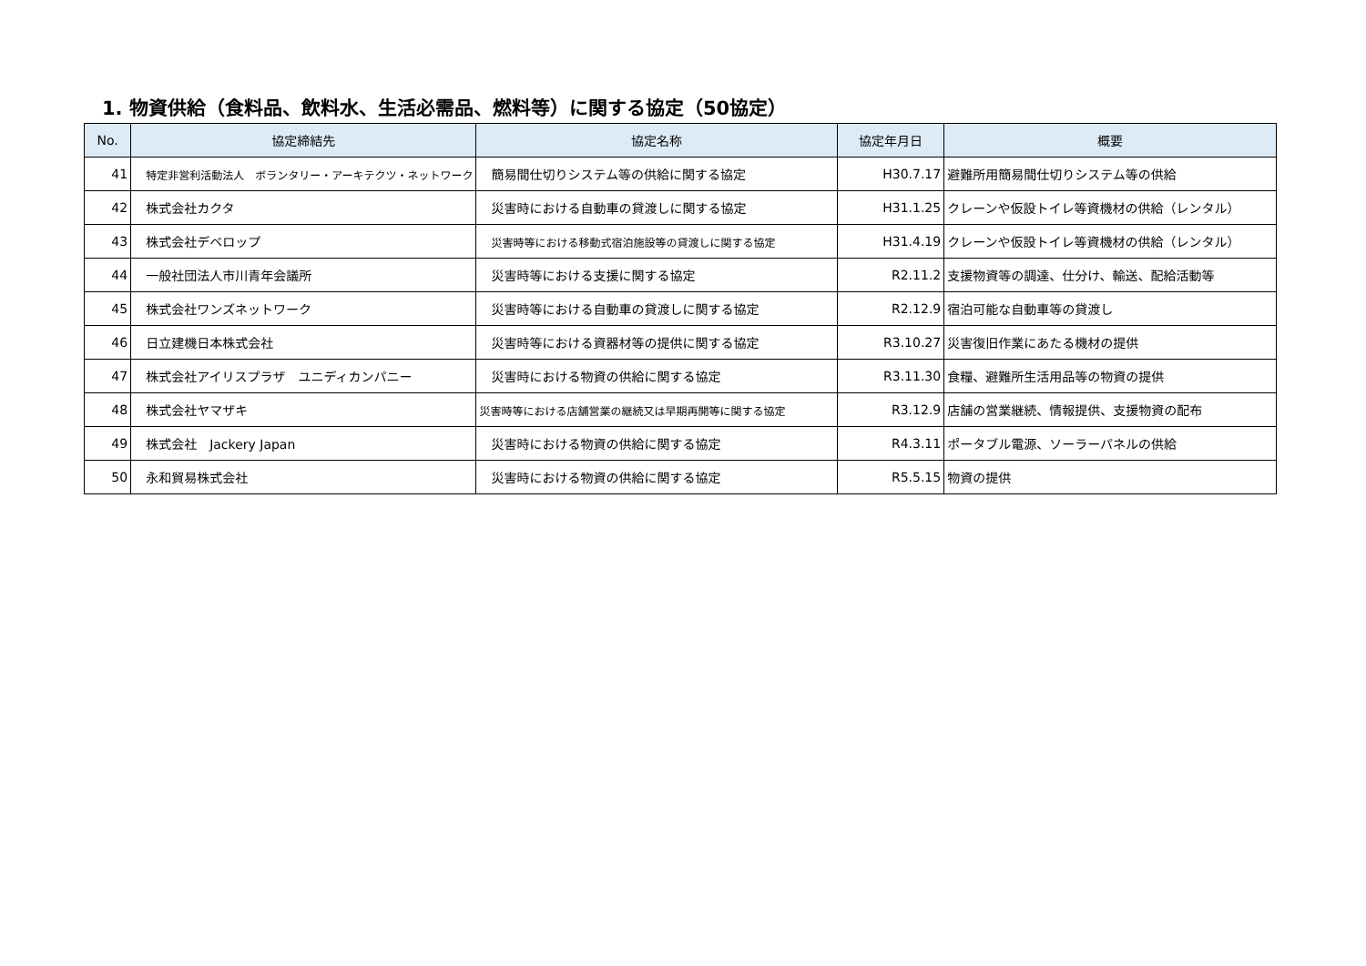1. 物資供給（食料品、飲料水、生活必需品、燃料等）に関する協定（50協定）
| No. | 協定締結先 | 協定名称 | 協定年月日 | 概要 |
| --- | --- | --- | --- | --- |
| 41 | 特定非営利活動法人 ボランタリー・アーキテクツ・ネットワーク | 簡易間仕切りシステム等の供給に関する協定 | H30.7.17 | 避難所用簡易間仕切りシステム等の供給 |
| 42 | 株式会社カクタ | 災害時における自動車の貸渡しに関する協定 | H31.1.25 | クレーンや仮設トイレ等資機材の供給（レンタル） |
| 43 | 株式会社デベロップ | 災害時等における移動式宿泊施設等の貸渡しに関する協定 | H31.4.19 | クレーンや仮設トイレ等資機材の供給（レンタル） |
| 44 | 一般社団法人市川青年会議所 | 災害時等における支援に関する協定 | R2.11.2 | 支援物資等の調達、仕分け、輸送、配給活動等 |
| 45 | 株式会社ワンズネットワーク | 災害時等における自動車の貸渡しに関する協定 | R2.12.9 | 宿泊可能な自動車等の貸渡し |
| 46 | 日立建機日本株式会社 | 災害時等における資器材等の提供に関する協定 | R3.10.27 | 災害復旧作業にあたる機材の提供 |
| 47 | 株式会社アイリスプラザ ユニディカンパニー | 災害時における物資の供給に関する協定 | R3.11.30 | 食糧、避難所生活用品等の物資の提供 |
| 48 | 株式会社ヤマザキ | 災害時等における店舗営業の継続又は早期再開等に関する協定 | R3.12.9 | 店舗の営業継続、情報提供、支援物資の配布 |
| 49 | 株式会社 Jackery Japan | 災害時における物資の供給に関する協定 | R4.3.11 | ポータブル電源、ソーラーパネルの供給 |
| 50 | 永和貿易株式会社 | 災害時における物資の供給に関する協定 | R5.5.15 | 物資の提供 |